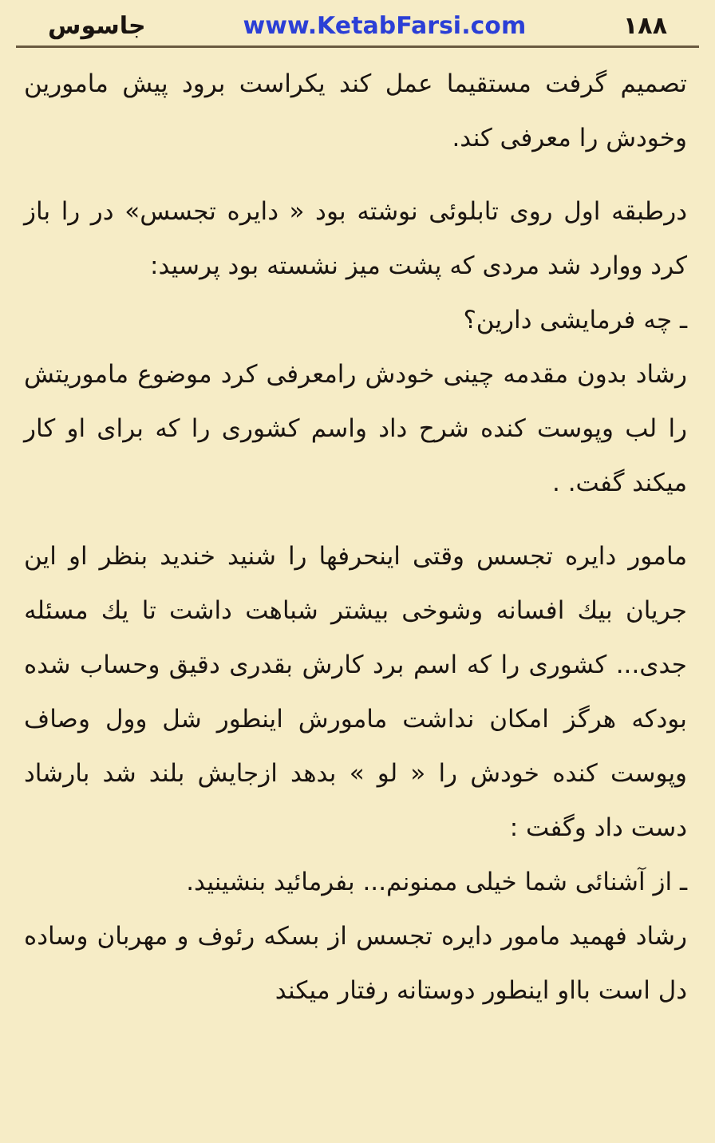جاسوس www.KetabFarsi.com ۱۸۸
تصمیم گرفت مستقیما عمل کند یکراست برود پیش مامورین وخودش را معرفی کند.
درطبقه اول روی تابلوئی نوشته بود « دایره تجسس» در را باز کرد ووارد شد مردی که پشت میز نشسته بود پرسید:
ـ چه فرمایشی دارین؟
رشاد بدون مقدمه چینی خودش رامعرفی کرد موضوع ماموریتش را لب وپوست کنده شرح داد واسم کشوری را که برای او کار میکند گفت. .
مامور دایره تجسس وقتی اینحرفها را شنید خندید بنظر او این جریان بیك افسانه وشوخی بیشتر شباهت داشت تا یك مسئله جدی... کشوری را که اسم برد کارش بقدری دقیق وحساب شده بودکه هرگز امکان نداشت مامورش اینطور شل وول وصاف وپوست کنده خودش را « لو » بدهد ازجایش بلند شد بارشاد دست داد وگفت :
ـ از آشنائی شما خیلی ممنونم... بفرمائید بنشینید.
رشاد فهمید مامور دایره تجسس از بسکه رئوف و مهربان وساده دل است بااو اینطور دوستانه رفتار میکند